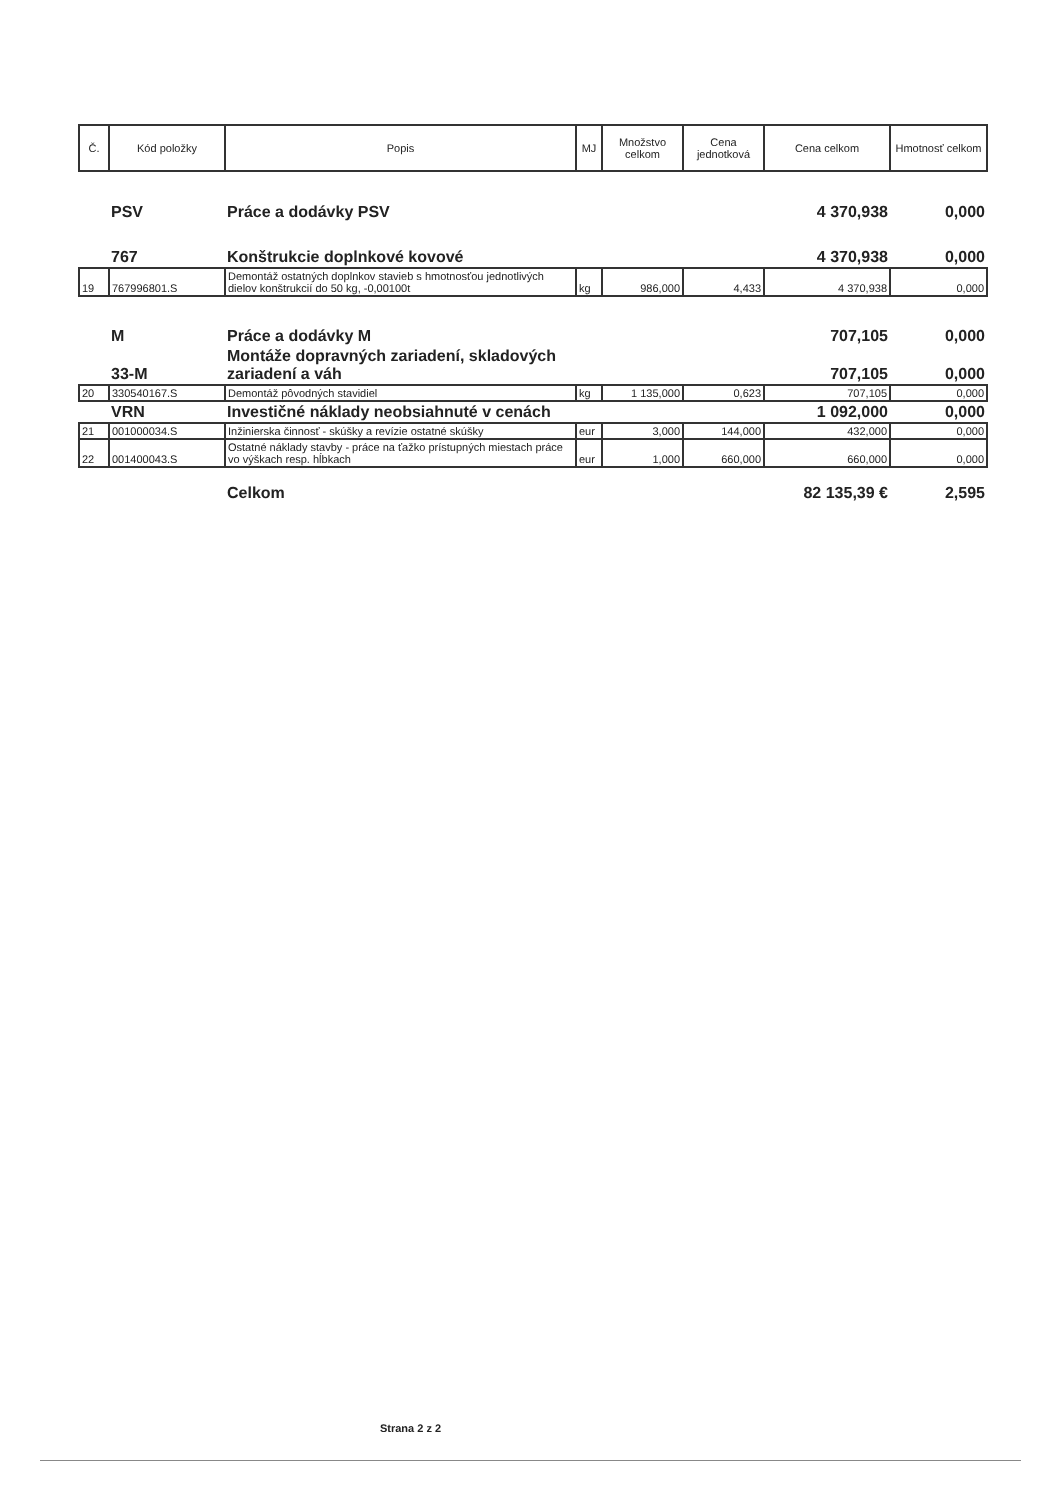| Č. | Kód položky | Popis | MJ | Množstvo celkom | Cena jednotková | Cena celkom | Hmotnosť celkom |
| --- | --- | --- | --- | --- | --- | --- | --- |
| | PSV | Práce a dodávky PSV | | | | 4 370,938 | 0,000 |
| | 767 | Konštrukcie doplnkové kovové | | | | 4 370,938 | 0,000 |
| 19 | 767996801.S | Demontáž ostatných doplnkov stavieb s hmotnosťou jednotlivých dielov konštrukcií do 50 kg, -0,00100t | kg | 986,000 | 4,433 | 4 370,938 | 0,000 |
| | M | Práce a dodávky M | | | | 707,105 | 0,000 |
| | 33-M | Montáže dopravných zariadení, skladových zariadení a váh | | | | 707,105 | 0,000 |
| 20 | 330540167.S | Demontáž pôvodných stavidiel | kg | 1 135,000 | 0,623 | 707,105 | 0,000 |
| | VRN | Investičné náklady neobsiahnuté v cenách | | | | 1 092,000 | 0,000 |
| 21 | 001000034.S | Inžinierska činnosť - skúšky a revízie ostatné skúšky | eur | 3,000 | 144,000 | 432,000 | 0,000 |
| 22 | 001400043.S | Ostatné náklady stavby - práce na ťažko prístupných miestach práce vo výškach resp. hĺbkach | eur | 1,000 | 660,000 | 660,000 | 0,000 |
| | | Celkom | | | | 82 135,39 € | 2,595 |
Strana 2 z 2